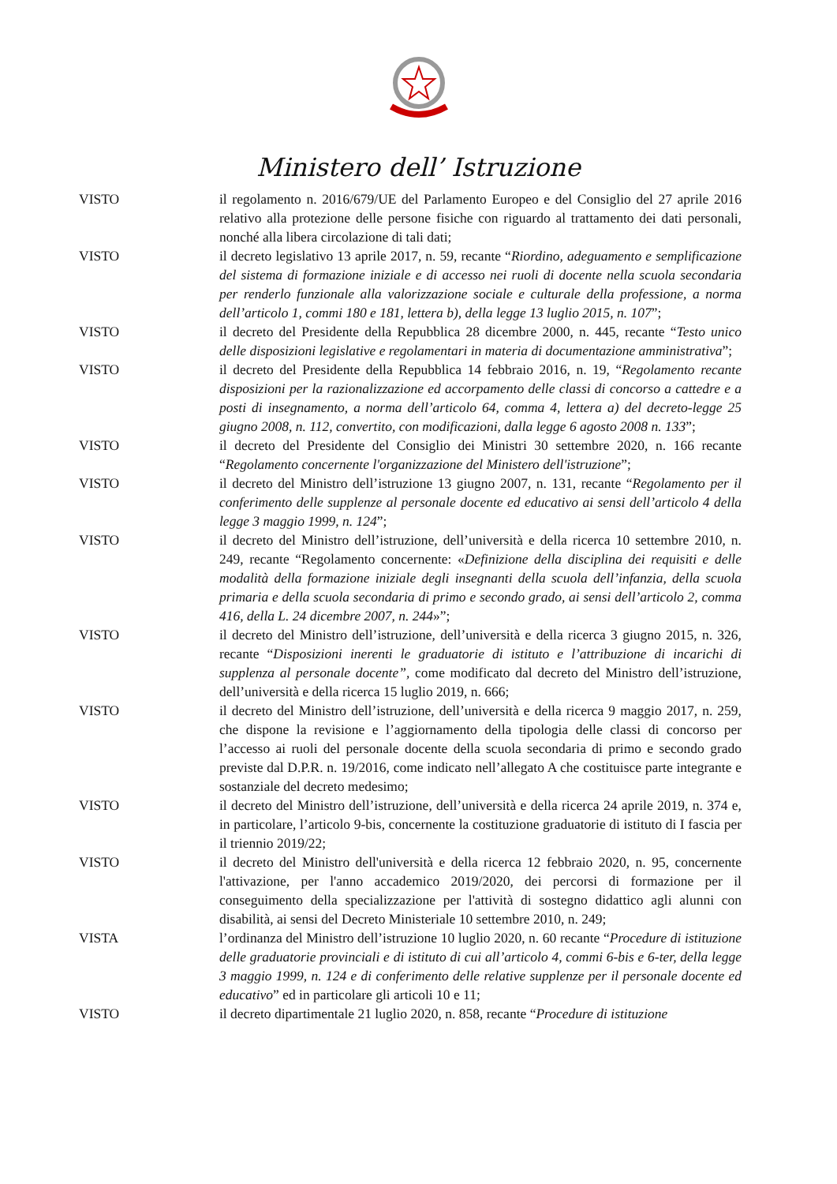Ministero dell’ Istruzione
VISTO il regolamento n. 2016/679/UE del Parlamento Europeo e del Consiglio del 27 aprile 2016 relativo alla protezione delle persone fisiche con riguardo al trattamento dei dati personali, nonché alla libera circolazione di tali dati;
VISTO il decreto legislativo 13 aprile 2017, n. 59, recante “Riordino, adeguamento e semplificazione del sistema di formazione iniziale e di accesso nei ruoli di docente nella scuola secondaria per renderlo funzionale alla valorizzazione sociale e culturale della professione, a norma dell’articolo 1, commi 180 e 181, lettera b), della legge 13 luglio 2015, n. 107”;
VISTO il decreto del Presidente della Repubblica 28 dicembre 2000, n. 445, recante “Testo unico delle disposizioni legislative e regolamentari in materia di documentazione amministrativa”;
VISTO il decreto del Presidente della Repubblica 14 febbraio 2016, n. 19, “Regolamento recante disposizioni per la razionalizzazione ed accorpamento delle classi di concorso a cattedre e a posti di insegnamento, a norma dell’articolo 64, comma 4, lettera a) del decreto-legge 25 giugno 2008, n. 112, convertito, con modificazioni, dalla legge 6 agosto 2008 n. 133”;
VISTO il decreto del Presidente del Consiglio dei Ministri 30 settembre 2020, n. 166 recante “Regolamento concernente l'organizzazione del Ministero dell'istruzione”;
VISTO il decreto del Ministro dell’istruzione 13 giugno 2007, n. 131, recante “Regolamento per il conferimento delle supplenze al personale docente ed educativo ai sensi dell’articolo 4 della legge 3 maggio 1999, n. 124”;
VISTO il decreto del Ministro dell’istruzione, dell’università e della ricerca 10 settembre 2010, n. 249, recante “Regolamento concernente: «Definizione della disciplina dei requisiti e delle modalità della formazione iniziale degli insegnanti della scuola dell’infanzia, della scuola primaria e della scuola secondaria di primo e secondo grado, ai sensi dell’articolo 2, comma 416, della L. 24 dicembre 2007, n. 244»”;
VISTO il decreto del Ministro dell’istruzione, dell’università e della ricerca 3 giugno 2015, n. 326, recante “Disposizioni inerenti le graduatorie di istituto e l’attribuzione di incarichi di supplenza al personale docente”, come modificato dal decreto del Ministro dell’istruzione, dell’università e della ricerca 15 luglio 2019, n. 666;
VISTO il decreto del Ministro dell’istruzione, dell’università e della ricerca 9 maggio 2017, n. 259, che dispone la revisione e l’aggiornamento della tipologia delle classi di concorso per l’accesso ai ruoli del personale docente della scuola secondaria di primo e secondo grado previste dal D.P.R. n. 19/2016, come indicato nell’allegato A che costituisce parte integrante e sostanziale del decreto medesimo;
VISTO il decreto del Ministro dell’istruzione, dell’università e della ricerca 24 aprile 2019, n. 374 e, in particolare, l’articolo 9-bis, concernente la costituzione graduatorie di istituto di I fascia per il triennio 2019/22;
VISTO il decreto del Ministro dell'università e della ricerca 12 febbraio 2020, n. 95, concernente l'attivazione, per l'anno accademico 2019/2020, dei percorsi di formazione per il conseguimento della specializzazione per l'attività di sostegno didattico agli alunni con disabilità, ai sensi del Decreto Ministeriale 10 settembre 2010, n. 249;
VISTA l’ordinanza del Ministro dell’istruzione 10 luglio 2020, n. 60 recante “Procedure di istituzione delle graduatorie provinciali e di istituto di cui all’articolo 4, commi 6-bis e 6-ter, della legge 3 maggio 1999, n. 124 e di conferimento delle relative supplenze per il personale docente ed educativo” ed in particolare gli articoli 10 e 11;
VISTO il decreto dipartimentale 21 luglio 2020, n. 858, recante “Procedure di istituzione